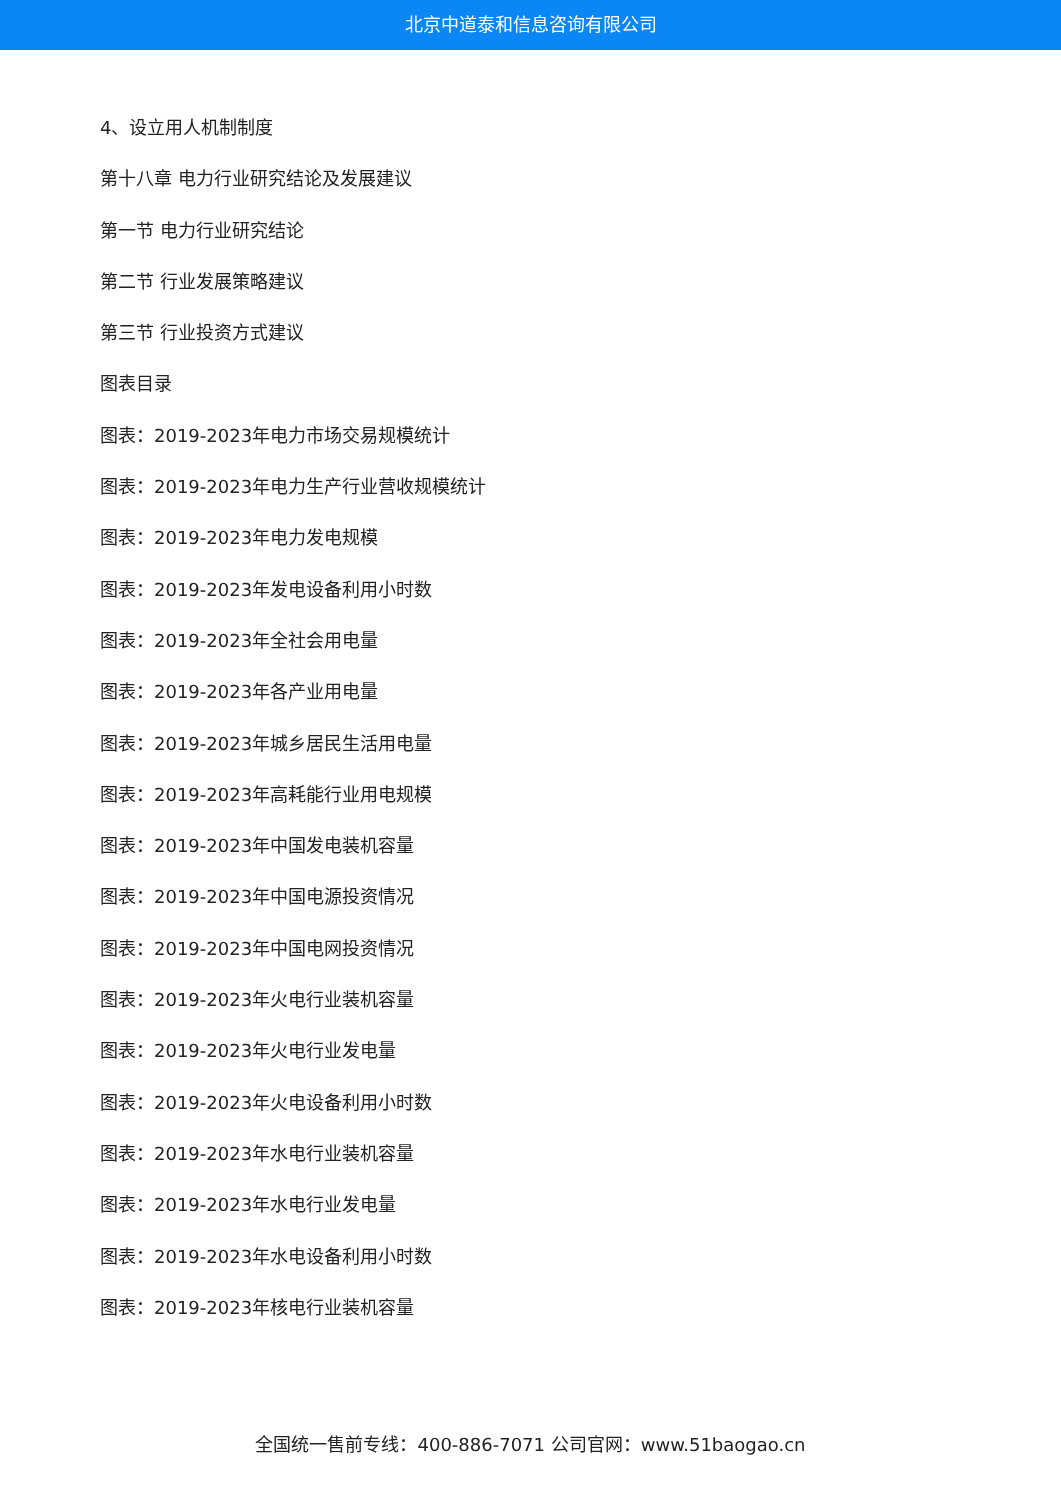北京中道泰和信息咨询有限公司
4、设立用人机制制度
第十八章 电力行业研究结论及发展建议
第一节 电力行业研究结论
第二节 行业发展策略建议
第三节 行业投资方式建议
图表目录
图表：2019-2023年电力市场交易规模统计
图表：2019-2023年电力生产行业营收规模统计
图表：2019-2023年电力发电规模
图表：2019-2023年发电设备利用小时数
图表：2019-2023年全社会用电量
图表：2019-2023年各产业用电量
图表：2019-2023年城乡居民生活用电量
图表：2019-2023年高耗能行业用电规模
图表：2019-2023年中国发电装机容量
图表：2019-2023年中国电源投资情况
图表：2019-2023年中国电网投资情况
图表：2019-2023年火电行业装机容量
图表：2019-2023年火电行业发电量
图表：2019-2023年火电设备利用小时数
图表：2019-2023年水电行业装机容量
图表：2019-2023年水电行业发电量
图表：2019-2023年水电设备利用小时数
图表：2019-2023年核电行业装机容量
全国统一售前专线：400-886-7071 公司官网：www.51baogao.cn